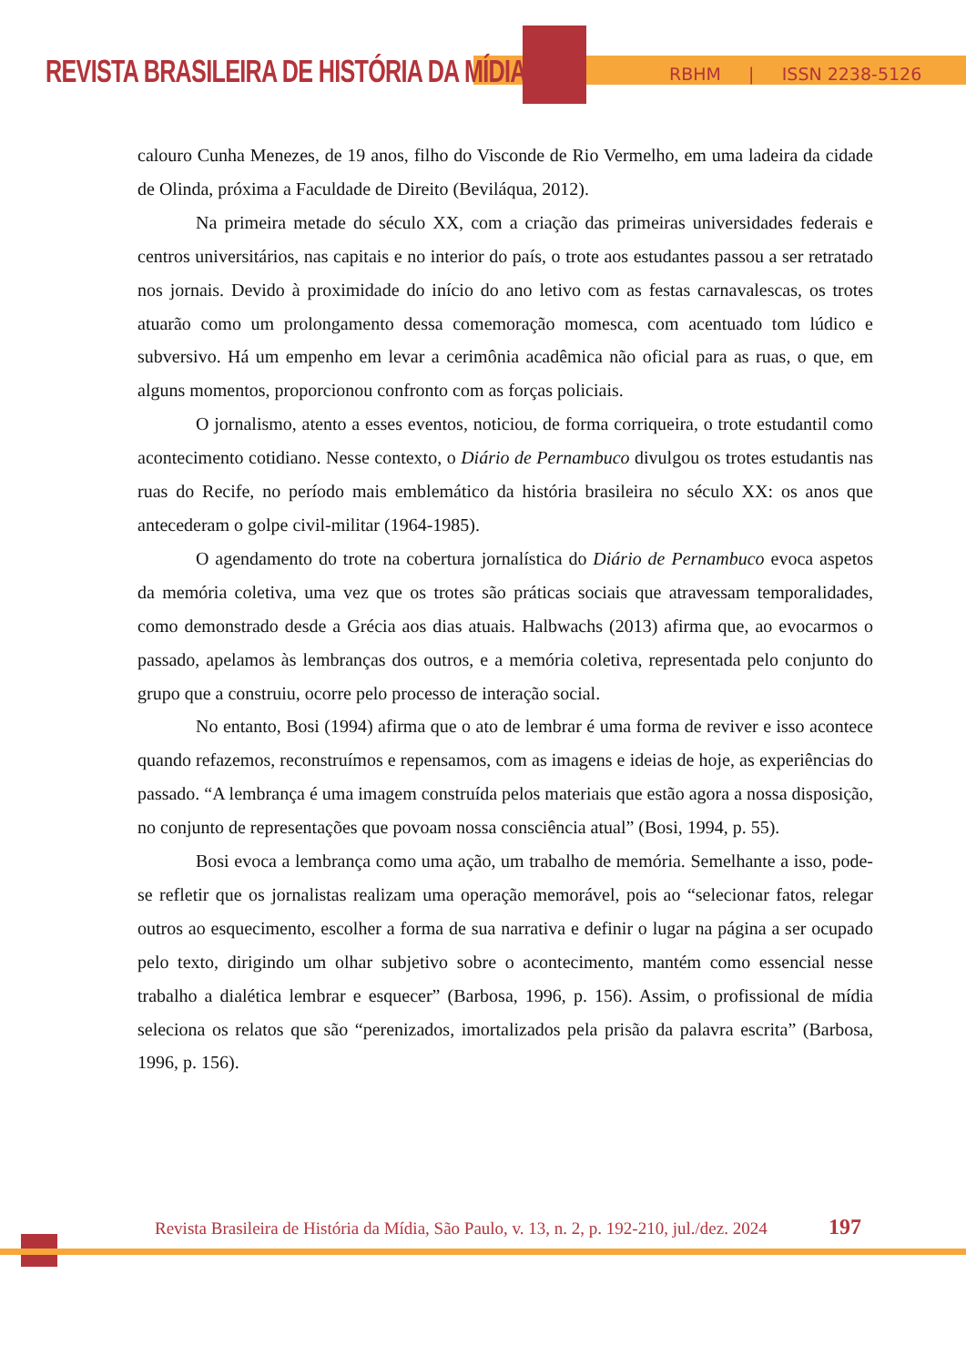REVISTA BRASILEIRA DE HISTÓRIA DA MÍDIA
RBHM | ISSN 2238-5126
calouro Cunha Menezes, de 19 anos, filho do Visconde de Rio Vermelho, em uma ladeira da cidade de Olinda, próxima a Faculdade de Direito (Beviláqua, 2012).
Na primeira metade do século XX, com a criação das primeiras universidades federais e centros universitários, nas capitais e no interior do país, o trote aos estudantes passou a ser retratado nos jornais. Devido à proximidade do início do ano letivo com as festas carnavalescas, os trotes atuarão como um prolongamento dessa comemoração momesca, com acentuado tom lúdico e subversivo. Há um empenho em levar a cerimônia acadêmica não oficial para as ruas, o que, em alguns momentos, proporcionou confronto com as forças policiais.
O jornalismo, atento a esses eventos, noticiou, de forma corriqueira, o trote estudantil como acontecimento cotidiano. Nesse contexto, o Diário de Pernambuco divulgou os trotes estudantis nas ruas do Recife, no período mais emblemático da história brasileira no século XX: os anos que antecederam o golpe civil-militar (1964-1985).
O agendamento do trote na cobertura jornalística do Diário de Pernambuco evoca aspetos da memória coletiva, uma vez que os trotes são práticas sociais que atravessam temporalidades, como demonstrado desde a Grécia aos dias atuais. Halbwachs (2013) afirma que, ao evocarmos o passado, apelamos às lembranças dos outros, e a memória coletiva, representada pelo conjunto do grupo que a construiu, ocorre pelo processo de interação social.
No entanto, Bosi (1994) afirma que o ato de lembrar é uma forma de reviver e isso acontece quando refazemos, reconstruímos e repensamos, com as imagens e ideias de hoje, as experiências do passado. “A lembrança é uma imagem construída pelos materiais que estão agora a nossa disposição, no conjunto de representações que povoam nossa consciência atual” (Bosi, 1994, p. 55).
Bosi evoca a lembrança como uma ação, um trabalho de memória. Semelhante a isso, pode-se refletir que os jornalistas realizam uma operação memorável, pois ao “selecionar fatos, relegar outros ao esquecimento, escolher a forma de sua narrativa e definir o lugar na página a ser ocupado pelo texto, dirigindo um olhar subjetivo sobre o acontecimento, mantém como essencial nesse trabalho a dialética lembrar e esquecer” (Barbosa, 1996, p. 156). Assim, o profissional de mídia seleciona os relatos que são “perenizados, imortalizados pela prisão da palavra escrita” (Barbosa, 1996, p. 156).
Revista Brasileira de História da Mídia, São Paulo, v. 13, n. 2, p. 192-210, jul./dez. 2024
197